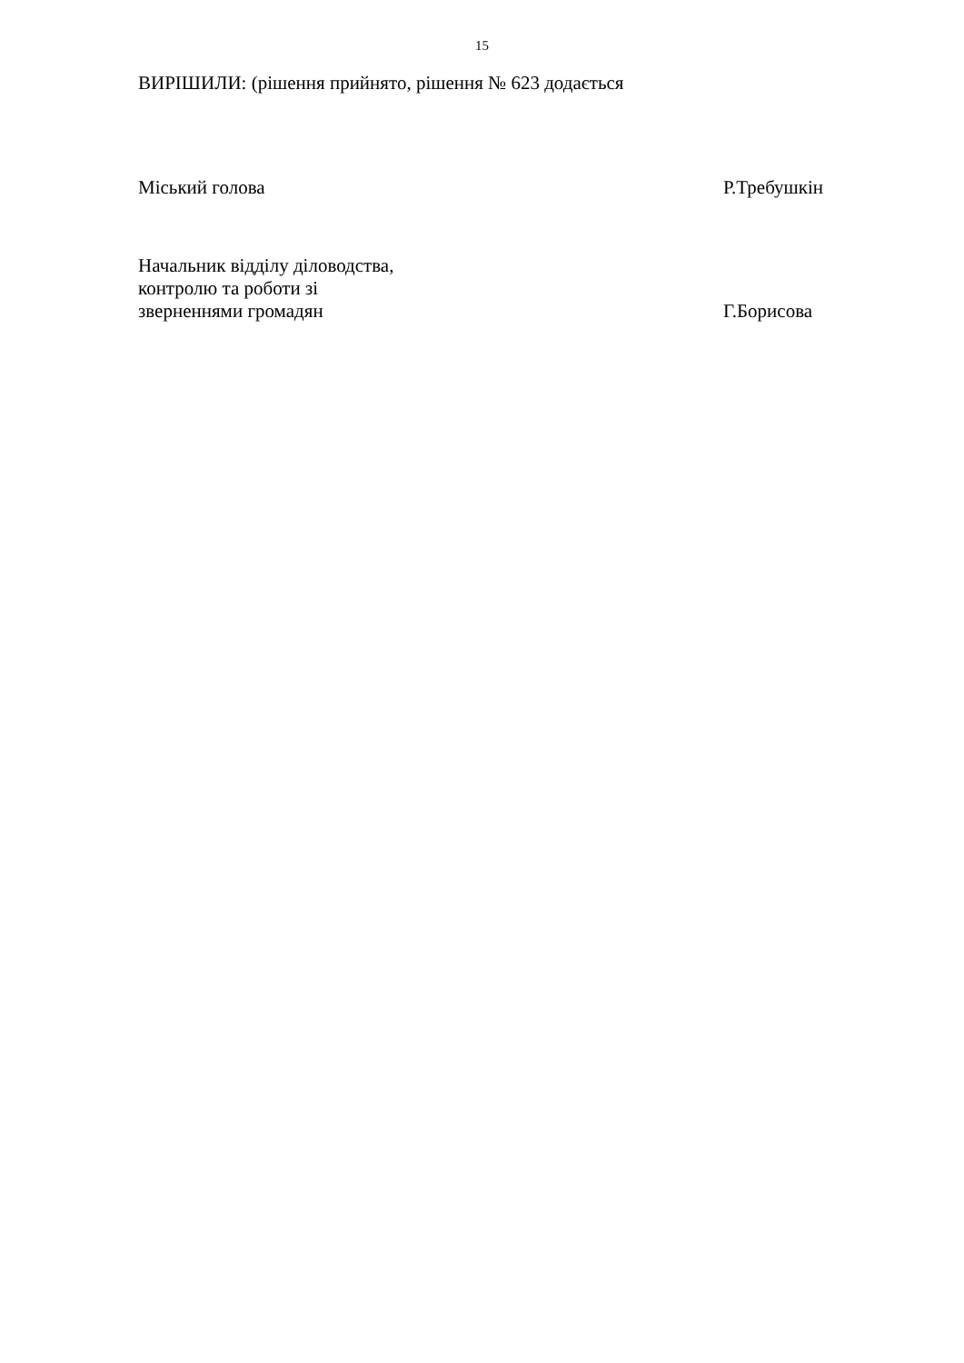15
ВИРІШИЛИ: (рішення прийнято, рішення № 623 додається
Міський голова
Р.Требушкін
Начальник відділу діловодства,
контролю та роботи зі
зверненнями громадян
Г.Борисова